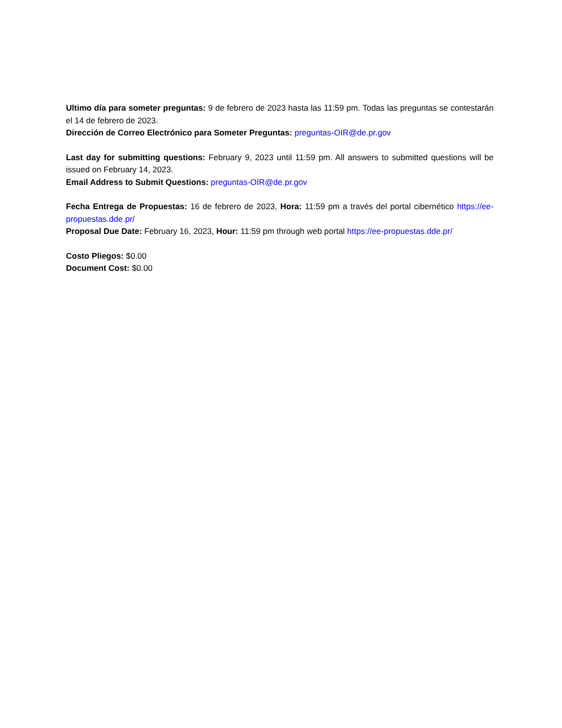Ultimo día para someter preguntas: 9 de febrero de 2023 hasta las 11:59 pm. Todas las preguntas se contestarán el 14 de febrero de 2023.
Dirección de Correo Electrónico para Someter Preguntas: preguntas-OIR@de.pr.gov
Last day for submitting questions: February 9, 2023 until 11:59 pm. All answers to submitted questions will be issued on February 14, 2023.
Email Address to Submit Questions: preguntas-OIR@de.pr.gov
Fecha Entrega de Propuestas: 16 de febrero de 2023, Hora: 11:59 pm a través del portal cibernético https://ee-propuestas.dde.pr/
Proposal Due Date: February 16, 2023, Hour: 11:59 pm through web portal https://ee-propuestas.dde.pr/
Costo Pliegos: $0.00
Document Cost: $0.00